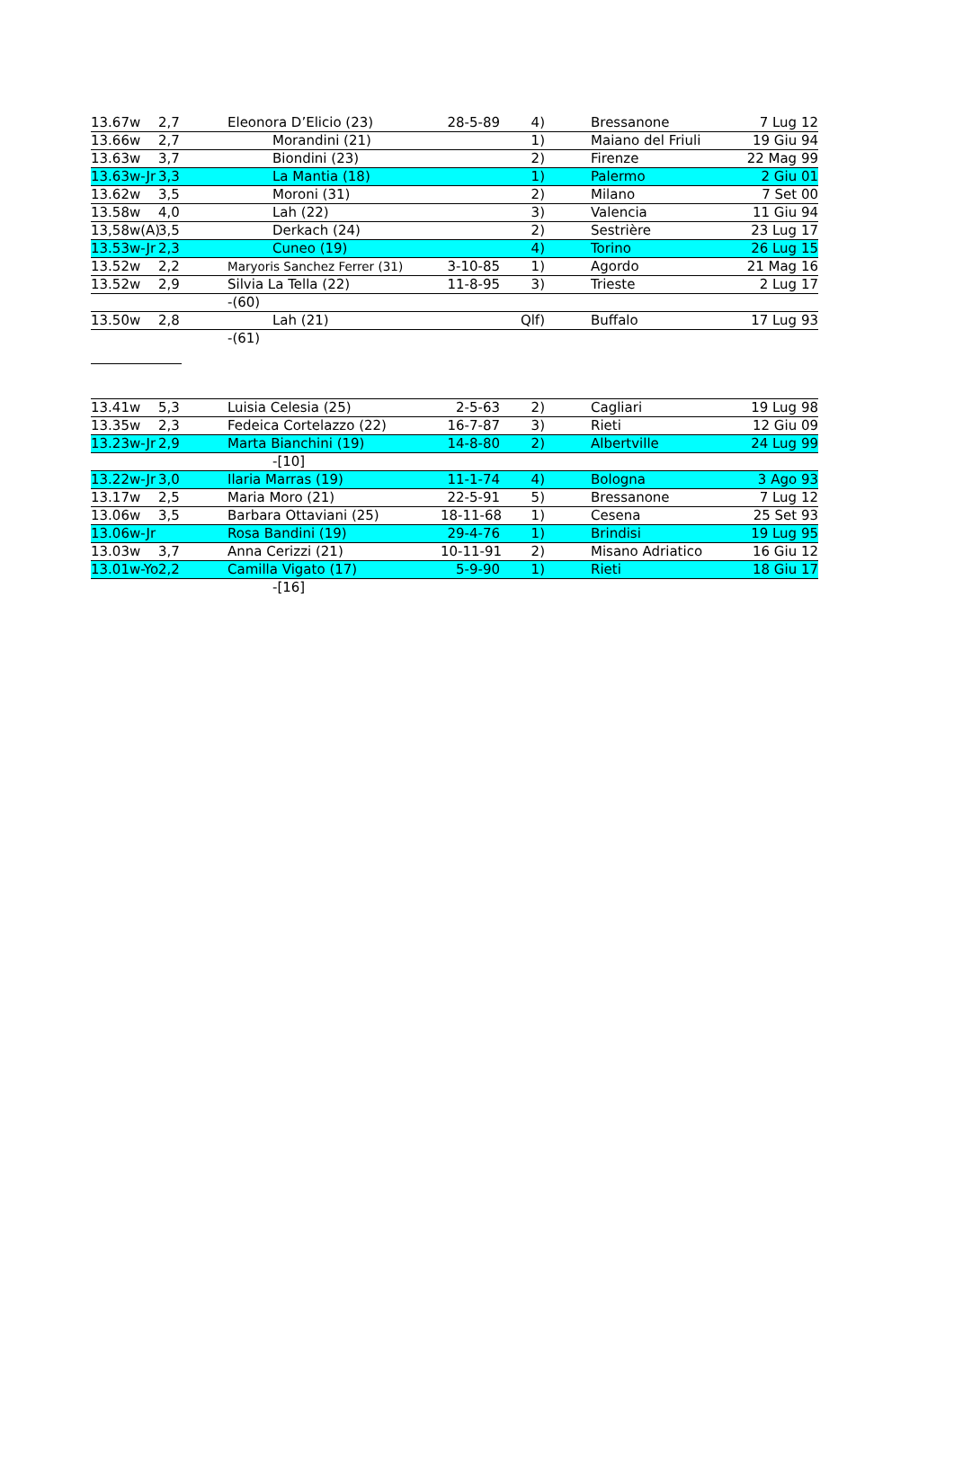| 13.67w | 2,7 | Eleonora D’Elicio (23) | 28-5-89 | 4) | Bressanone | 7 Lug 12 |
| 13.66w | 2,7 | Morandini (21) | | 1) | Maiano del Friuli | 19 Giu 94 |
| 13.63w | 3,7 | Biondini (23) | | 2) | Firenze | 22 Mag 99 |
| 13.63w-Jr | 3,3 | La Mantia (18) | | 1) | Palermo | 2 Giu 01 |
| 13.62w | 3,5 | Moroni (31) | | 2) | Milano | 7 Set 00 |
| 13.58w | 4,0 | Lah (22) | | 3) | Valencia | 11 Giu 94 |
| 13,58w(A) | 3,5 | Derkach (24) | | 2) | Sestrière | 23 Lug 17 |
| 13.53w-Jr | 2,3 | Cuneo (19) | | 4) | Torino | 26 Lug 15 |
| 13.52w | 2,2 | Maryoris Sanchez Ferrer (31) | 3-10-85 | 1) | Agordo | 21 Mag 16 |
| 13.52w | 2,9 | Silvia La Tella (22) | 11-8-95 | 3) | Trieste | 2 Lug 17 |
| | | -(60) | | | | |
| 13.50w | 2,8 | Lah (21) | | Qlf) | Buffalo | 17 Lug 93 |
| | | -(61) | | | | |
| 13.41w | 5,3 | Luisia Celesia (25) | 2-5-63 | 2) | Cagliari | 19 Lug 98 |
| 13.35w | 2,3 | Fedeica Cortelazzo (22) | 16-7-87 | 3) | Rieti | 12 Giu 09 |
| 13.23w-Jr | 2,9 | Marta Bianchini (19) | 14-8-80 | 2) | Albertville | 24 Lug 99 |
| | | -[10] | | | | |
| 13.22w-Jr | 3,0 | Ilaria Marras (19) | 11-1-74 | 4) | Bologna | 3 Ago 93 |
| 13.17w | 2,5 | Maria Moro (21) | 22-5-91 | 5) | Bressanone | 7 Lug 12 |
| 13.06w | 3,5 | Barbara Ottaviani (25) | 18-11-68 | 1) | Cesena | 25 Set 93 |
| 13.06w-Jr | | Rosa Bandini (19) | 29-4-76 | 1) | Brindisi | 19 Lug 95 |
| 13.03w | 3,7 | Anna Cerizzi (21) | 10-11-91 | 2) | Misano Adriatico | 16 Giu 12 |
| 13.01w-Yo | 2,2 | Camilla Vigato (17) | 5-9-90 | 1) | Rieti | 18 Giu 17 |
| | | -[16] | | | | |